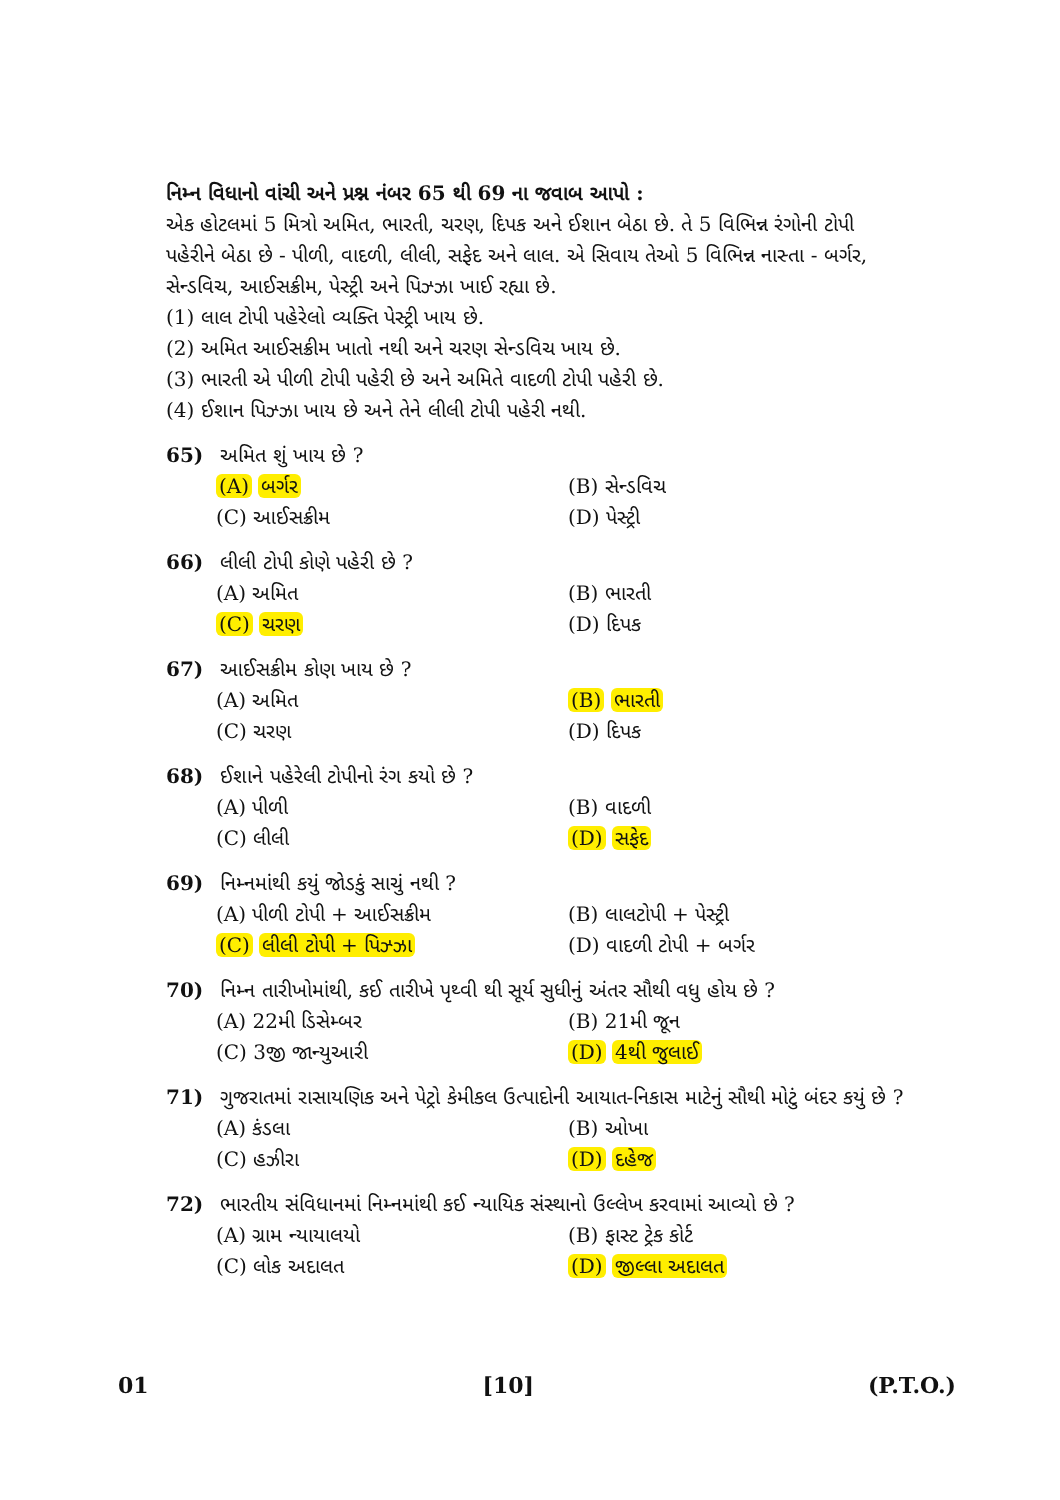નિમ્ન વિધાનો વાંચી અને પ્રશ્ન નંબર 65 થી 69 ના જવાબ આપો :
એક હોટલમાં 5 મિત્રો અમિત, ભારતી, ચરણ, દિપક અને ઈશાન બેઠા છે. તે 5 વિભિન્ન રંગોની ટોપી પહેરીને બેઠા છે - પીળી, વાદળી, લીલી, સફેદ અને લાલ. એ સિવાય તેઓ 5 વિભિન્ન નાસ્તા - બર્ગર, સેન્ડવિચ, આઈસક્રીમ, પેસ્ટ્રી અને પિઝ્ઝા ખાઈ રહ્યા છે.
(1) લાલ ટોપી પહેરેલો વ્યક્તિ પેસ્ટ્રી ખાય છે.
(2) અમિત આઈસક્રીમ ખાતો નથી અને ચરણ સેન્ડવિચ ખાય છે.
(3) ભારતી એ પીળી ટોપી પહેરી છે અને અમિતે વાદળી ટોપી પહેરી છે.
(4) ઈશાન પિઝ્ઝા ખાય છે અને તેને લીલી ટોપી પહેરી નથી.
65) અમિત શું ખાય છે ?
(A) બર્ગર (B) સેન્ડવિચ (C) આઈસક્રીમ (D) પેસ્ટ્રી
66) લીલી ટોપી કોણે પહેરી છે ?
(A) અમિત (B) ભારતી (C) ચરણ (D) દિપક
67) આઈસક્રીમ કોણ ખાય છે ?
(A) અમિત (B) ભારતી (C) ચરણ (D) દિપક
68) ઈશાને પહેરેલી ટોપીનો રંગ કયો છે ?
(A) પીળી (B) વાદળી (C) લીલી (D) સફેદ
69) નિમ્નમાંથી કયું જોડકું સાચું નથી ?
(A) પીળી ટોપી + આઈસક્રીમ (B) લાલટોપી + પેસ્ટ્રી (C) લીલી ટોપી + પિઝ્ઝા (D) વાદળી ટોપી + બર્ગર
70) નિમ્ન તારીખોમાંથી, કઈ તારીખે પૃથ્વી થી સૂર્ય સુધીનું અંતર સૌથી વધુ હોય છે ?
(A) 22મી ડિસેમ્બર (B) 21મી જૂન (C) 3જી જાન્યુઆરી (D) 4થી જુલાઈ
71) ગુજરાતમાં રાસાયણિક અને પેટ્રો કેમીકલ ઉત્પાદોની આયાત-નિકાસ માટેનું સૌથી મોટું બંદર કયું છે ?
(A) કંડલા (B) ઓખા (C) હઝીરા (D) દહેજ
72) ભારતીય સંવિધાનમાં નિમ્નમાંથી કઈ ન્યાયિક સંસ્થાનો ઉલ્લેખ કરવામાં આવ્યો છે ?
(A) ગ્રામ ન્યાયાલયો (B) ફાસ્ટ ટ્રેક કોર્ટ (C) લોક અદાલત (D) જીલ્લા અદાલત
01 [10] (P.T.O.)